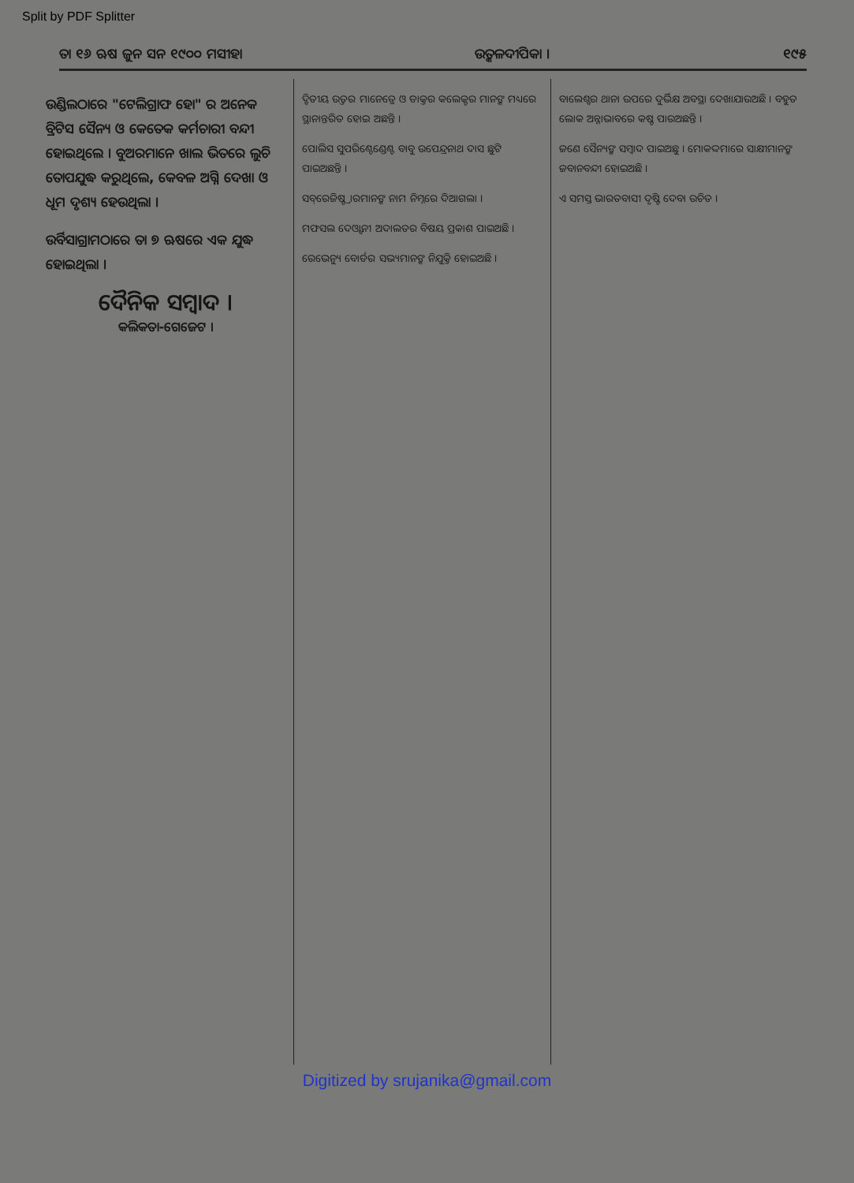Split by PDF Splitter
ତା ୧୬ ଋଷ ଜୁନ ସନ ୧୯୦୦ ମସୀହା ଉତ୍କଳଦୀପିକା । ୧୯୫
ଉଣ୍ଡିଲଠାରେ "ଟେଲିଗ୍ରାଫ ହୋ" ର ଅନେକ ବ୍ରିଟିସ ସୈନ୍ୟ ଓ କେତେକ କର୍ମଚାରୀ ବନ୍ଦୀ ହୋଇଥିଲେ । ବୁଅରମାନେ ଖାଲ ଭିତରେ ଲୁଚି ତୋପଯୁଦ୍ଧ କରୁଥିଲେ, କେବଳ ଅଗ୍ନି ଦେଖା ଓ ଧୂମ ଦୃଶ୍ୟ ହେଉଥିଲା ।
ଉର୍ବିସାଗ୍ରାମଠାରେ ତା ୭ ଋଷରେ ଏକ ଯୁଦ୍ଧ ହୋଇଥିଲା ।
ଦୈନିକ ସମ୍ବାଦ ।
କଲିକତା-ଗେଜେଟ ।
ଦ୍ବିତୀୟ ଉତ୍ତର ମାନେତ୍ରେ ଓ ଡାକ୍ତର କଲେକ୍ଟର ମାନଙ୍କ ମଧ୍ୟରେ ସ୍ଥାନାନ୍ତରିତ ହୋଇ ଅଛନ୍ତି ।
ପୋଲିସ ସୁପରିଣ୍ଟେଣ୍ଡେଣ୍ଟ ବାବୁ ଉପେନ୍ଦ୍ରନାଥ ଦାସ ଛୁଟି ପାଇଅଛନ୍ତି ।
ସବ୍‌ରେଜିଷ୍ଟ୍ରାରମାନଙ୍କ ନାମ ନିମ୍ନରେ ଦିଆଗଲା ।
ମଫସଲ ଦେଓ୍ବାନୀ ଅଦାଲତର ବିଷୟ ପ୍ରକାଶ ପାଇଅଛି ।
ରେଭେନ୍ୟୁ ବୋର୍ଡର ସଭ୍ୟମାନଙ୍କ ନିଯୁକ୍ତି ହୋଇଅଛି ।
ବାଲେଶ୍ବର ଥାନା ଉପରେ ଦୁର୍ଭିକ୍ଷ ଅବସ୍ଥା ଦେଖାଯାଉଅଛି । ବହୁତ ଲୋକ ଅନ୍ନାଭାବରେ କଷ୍ଟ ପାଉଅଛନ୍ତି ।
ଜଣେ ସୈନ୍ୟଙ୍କ ସମ୍ବାଦ ପାଇଅଛୁ । ମୋକଦ୍ଦମାରେ ସାକ୍ଷୀମାନଙ୍କ ଜବାନବନ୍ଦୀ ହୋଇଅଛି ।
ଏ ସମସ୍ତ ଭାରତବାସୀ ଦୃଷ୍ଟି ଦେବା ଉଚିତ ।
Digitized by srujanika@gmail.com